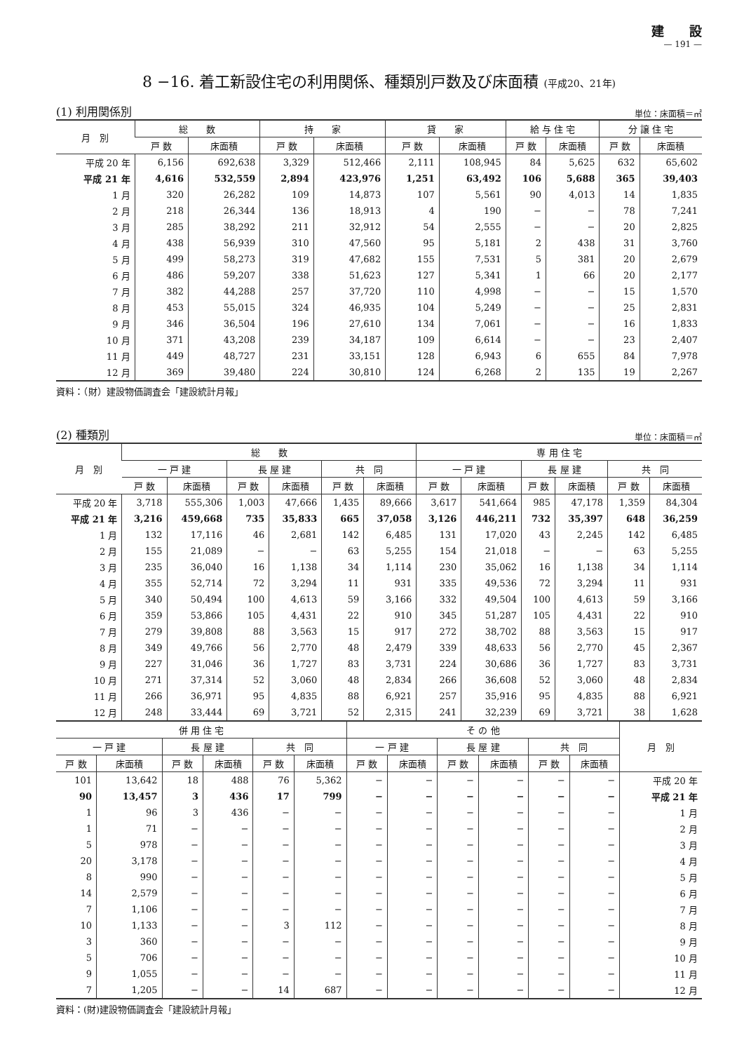建　　設
— 191 —
8 −16. 着工新設住宅の利用関係、種類別戸数及び床面積 (平成20、21年)
(1) 利用関係別 単位：床面積＝㎡
| 月 別 | 総 数 | | 持 家 | | 貸 家 | | 給 与 住 宅 | | 分 譲 住 宅 | |
| --- | --- | --- | --- | --- | --- | --- | --- | --- | --- | --- |
| | 戸 数 | 床面積 | 戸 数 | 床面積 | 戸 数 | 床面積 | 戸 数 | 床面積 | 戸 数 | 床面積 |
| 平成 20 年 | 6,156 | 692,638 | 3,329 | 512,466 | 2,111 | 108,945 | 84 | 5,625 | 632 | 65,602 |
| 平成 21 年 | 4,616 | 532,559 | 2,894 | 423,976 | 1,251 | 63,492 | 106 | 5,688 | 365 | 39,403 |
| 1 月 | 320 | 26,282 | 109 | 14,873 | 107 | 5,561 | 90 | 4,013 | 14 | 1,835 |
| 2 月 | 218 | 26,344 | 136 | 18,913 | 4 | 190 | − | − | 78 | 7,241 |
| 3 月 | 285 | 38,292 | 211 | 32,912 | 54 | 2,555 | − | − | 20 | 2,825 |
| 4 月 | 438 | 56,939 | 310 | 47,560 | 95 | 5,181 | 2 | 438 | 31 | 3,760 |
| 5 月 | 499 | 58,273 | 319 | 47,682 | 155 | 7,531 | 5 | 381 | 20 | 2,679 |
| 6 月 | 486 | 59,207 | 338 | 51,623 | 127 | 5,341 | 1 | 66 | 20 | 2,177 |
| 7 月 | 382 | 44,288 | 257 | 37,720 | 110 | 4,998 | − | − | 15 | 1,570 |
| 8 月 | 453 | 55,015 | 324 | 46,935 | 104 | 5,249 | − | − | 25 | 2,831 |
| 9 月 | 346 | 36,504 | 196 | 27,610 | 134 | 7,061 | − | − | 16 | 1,833 |
| 10 月 | 371 | 43,208 | 239 | 34,187 | 109 | 6,614 | − | − | 23 | 2,407 |
| 11 月 | 449 | 48,727 | 231 | 33,151 | 128 | 6,943 | 6 | 655 | 84 | 7,978 |
| 12 月 | 369 | 39,480 | 224 | 30,810 | 124 | 6,268 | 2 | 135 | 19 | 2,267 |
資料：（財）建設物価調査会「建設統計月報」
(2) 種類別 単位：床面積＝㎡
| 月 別 | 総 数 | | | | | | 専 用 住 宅 | | | | | |
| --- | --- | --- | --- | --- | --- | --- | --- | --- | --- | --- | --- | --- |
| | 一 戸 建 | | 長 屋 建 | | 共 同 | | 一 戸 建 | | 長 屋 建 | | 共 同 | |
| | 戸 数 | 床面積 | 戸 数 | 床面積 | 戸 数 | 床面積 | 戸 数 | 床面積 | 戸 数 | 床面積 | 戸 数 | 床面積 |
| 平成 20 年 | 3,718 | 555,306 | 1,003 | 47,666 | 1,435 | 89,666 | 3,617 | 541,664 | 985 | 47,178 | 1,359 | 84,304 |
| 平成 21 年 | 3,216 | 459,668 | 735 | 35,833 | 665 | 37,058 | 3,126 | 446,211 | 732 | 35,397 | 648 | 36,259 |
| 1 月 | 132 | 17,116 | 46 | 2,681 | 142 | 6,485 | 131 | 17,020 | 43 | 2,245 | 142 | 6,485 |
| 2 月 | 155 | 21,089 | − | − | 63 | 5,255 | 154 | 21,018 | − | − | 63 | 5,255 |
| 3 月 | 235 | 36,040 | 16 | 1,138 | 34 | 1,114 | 230 | 35,062 | 16 | 1,138 | 34 | 1,114 |
| 4 月 | 355 | 52,714 | 72 | 3,294 | 11 | 931 | 335 | 49,536 | 72 | 3,294 | 11 | 931 |
| 5 月 | 340 | 50,494 | 100 | 4,613 | 59 | 3,166 | 332 | 49,504 | 100 | 4,613 | 59 | 3,166 |
| 6 月 | 359 | 53,866 | 105 | 4,431 | 22 | 910 | 345 | 51,287 | 105 | 4,431 | 22 | 910 |
| 7 月 | 279 | 39,808 | 88 | 3,563 | 15 | 917 | 272 | 38,702 | 88 | 3,563 | 15 | 917 |
| 8 月 | 349 | 49,766 | 56 | 2,770 | 48 | 2,479 | 339 | 48,633 | 56 | 2,770 | 45 | 2,367 |
| 9 月 | 227 | 31,046 | 36 | 1,727 | 83 | 3,731 | 224 | 30,686 | 36 | 1,727 | 83 | 3,731 |
| 10 月 | 271 | 37,314 | 52 | 3,060 | 48 | 2,834 | 266 | 36,608 | 52 | 3,060 | 48 | 2,834 |
| 11 月 | 266 | 36,971 | 95 | 4,835 | 88 | 6,921 | 257 | 35,916 | 95 | 4,835 | 88 | 6,921 |
| 12 月 | 248 | 33,444 | 69 | 3,721 | 52 | 2,315 | 241 | 32,239 | 69 | 3,721 | 38 | 1,628 |
| 併 用 住 宅 | | | | | | そ の 他 | | | | | | 月 別 |
| --- | --- | --- | --- | --- | --- | --- | --- | --- | --- | --- | --- | --- |
| 一 戸 建 | | 長 屋 建 | | 共 同 | | 一 戸 建 | | 長 屋 建 | | 共 同 | | |
| 戸 数 | 床面積 | 戸 数 | 床面積 | 戸 数 | 床面積 | 戸 数 | 床面積 | 戸 数 | 床面積 | 戸 数 | 床面積 | |
| 101 | 13,642 | 18 | 488 | 76 | 5,362 | − | − | − | − | − | − | 平成 20 年 |
| 90 | 13,457 | 3 | 436 | 17 | 799 | − | − | − | − | − | − | 平成 21 年 |
| 1 | 96 | 3 | 436 | − | − | − | − | − | − | − | − | 1 月 |
| 1 | 71 | − | − | − | − | − | − | − | − | − | − | 2 月 |
| 5 | 978 | − | − | − | − | − | − | − | − | − | − | 3 月 |
| 20 | 3,178 | − | − | − | − | − | − | − | − | − | − | 4 月 |
| 8 | 990 | − | − | − | − | − | − | − | − | − | − | 5 月 |
| 14 | 2,579 | − | − | − | − | − | − | − | − | − | − | 6 月 |
| 7 | 1,106 | − | − | − | − | − | − | − | − | − | − | 7 月 |
| 10 | 1,133 | − | − | 3 | 112 | − | − | − | − | − | − | 8 月 |
| 3 | 360 | − | − | − | − | − | − | − | − | − | − | 9 月 |
| 5 | 706 | − | − | − | − | − | − | − | − | − | − | 10 月 |
| 9 | 1,055 | − | − | − | − | − | − | − | − | − | − | 11 月 |
| 7 | 1,205 | − | − | 14 | 687 | − | − | − | − | − | − | 12 月 |
資料：(財)建設物価調査会「建設統計月報」